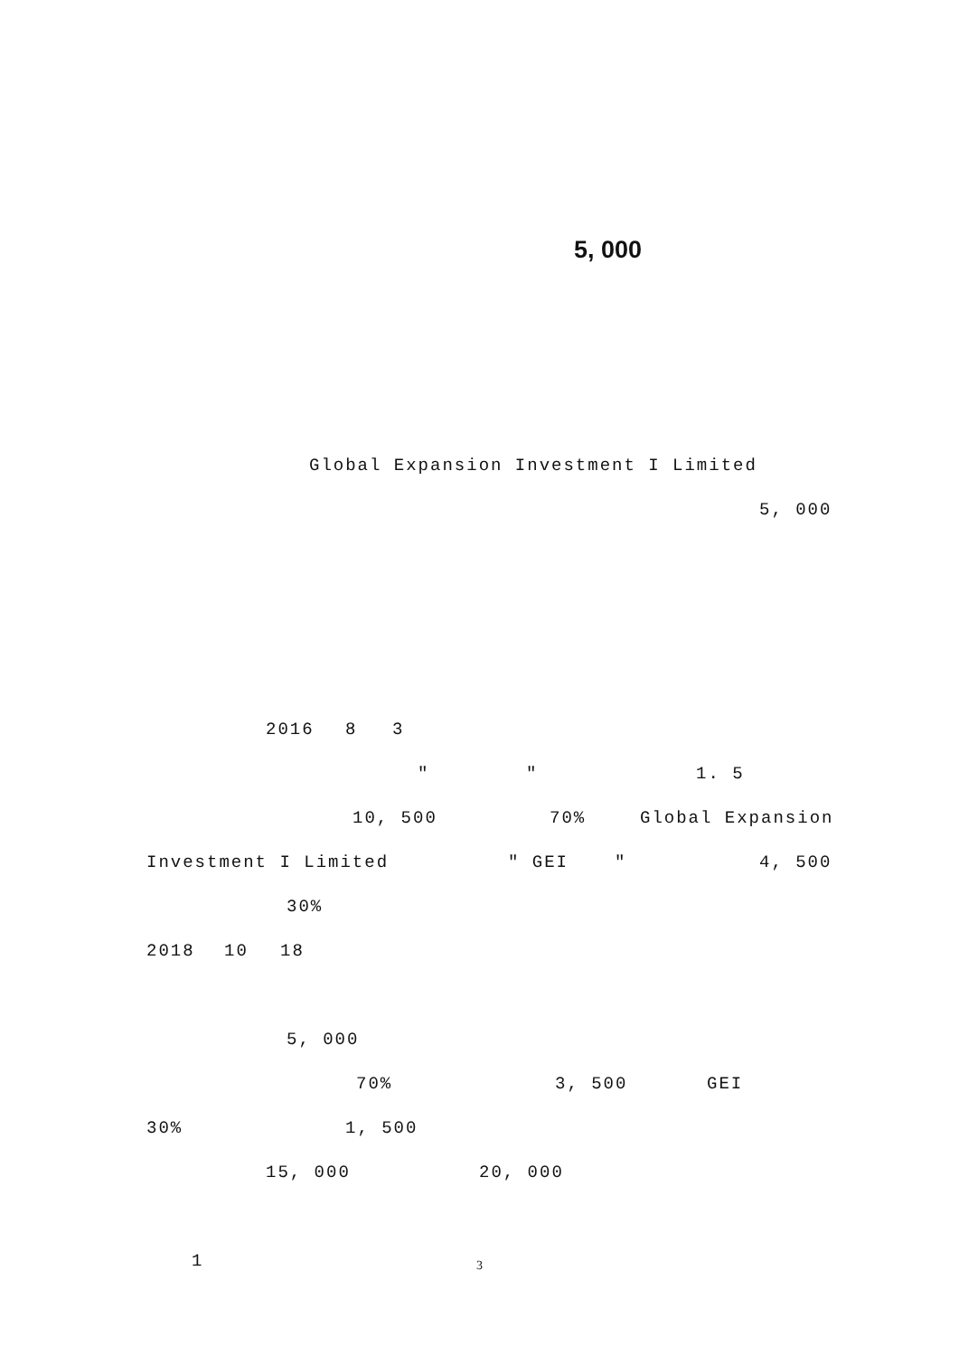5, 000
Global Expansion Investment I Limited 5, 000
2016 8 3 ″ ″ 1. 5
10, 500 70% Global Expansion
Investment I Limited ″ GEI ″ 4, 500
30%
2018 10 18 5, 000 70% 3, 500 GEI
30% 1, 500
15, 000 20, 000
1
3